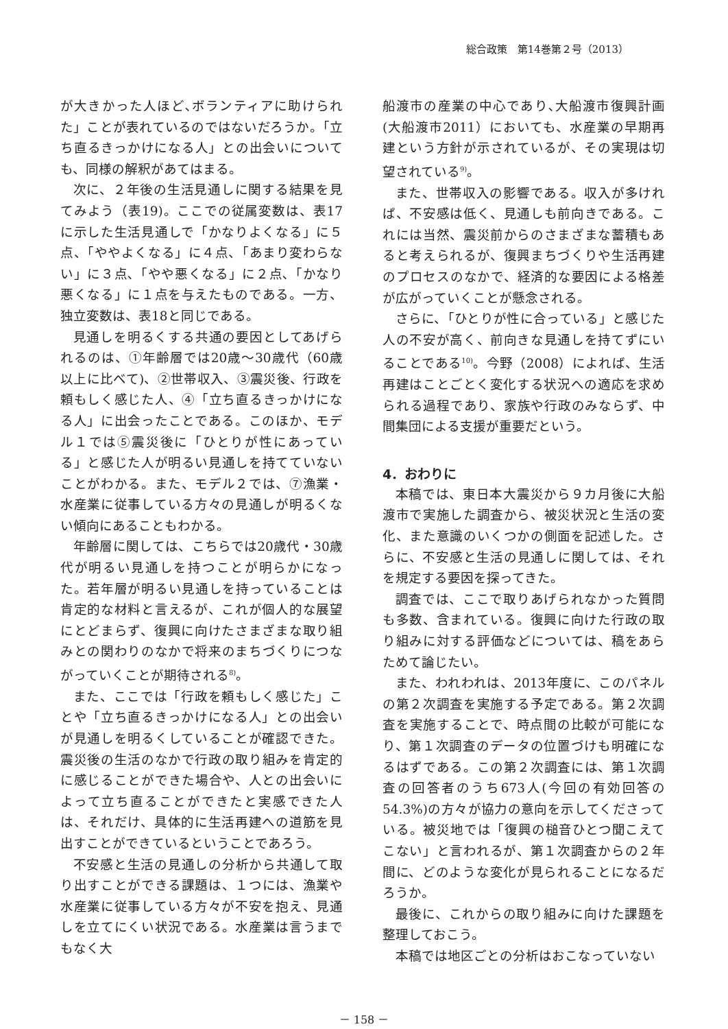総合政策　第14巻第２号（2013）
が大きかった人ほど､ボランティアに助けられた」ことが表れているのではないだろうか。「立ち直るきっかけになる人」との出会いについても、同様の解釈があてはまる。
次に、２年後の生活見通しに関する結果を見てみよう（表19)。ここでの従属変数は、表17に示した生活見通しで「かなりよくなる」に５点、「ややよくなる」に４点、「あまり変わらない」に３点､「やや悪くなる」に２点､「かなり悪くなる」に１点を与えたものである。一方、独立変数は、表18と同じである。
見通しを明るくする共通の要因としてあげられるのは、①年齢層では20歳～30歳代（60歳以上に比べて)、②世帯収入、③震災後、行政を頼もしく感じた人、④「立ち直るきっかけになる人」に出会ったことである。このほか、モデル１では⑤震災後に「ひとりが性にあっている」と感じた人が明るい見通しを持てていないことがわかる。また、モデル２では、⑦漁業・水産業に従事している方々の見通しが明るくない傾向にあることもわかる。
年齢層に関しては、こちらでは20歳代・30歳代が明るい見通しを持つことが明らかになった。若年層が明るい見通しを持っていることは肯定的な材料と言えるが、これが個人的な展望にとどまらず、復興に向けたさまざまな取り組みとの関わりのなかで将来のまちづくりにつながっていくことが期待される<sup>8)</sup>。
また、ここでは「行政を頼もしく感じた」ことや「立ち直るきっかけになる人」との出会いが見通しを明るくしていることが確認できた。震災後の生活のなかで行政の取り組みを肯定的に感じることができた場合や、人との出会いによって立ち直ることができたと実感できた人は、それだけ、具体的に生活再建への道筋を見出すことができているということであろう。
不安感と生活の見通しの分析から共通して取り出すことができる課題は、１つには、漁業や水産業に従事している方々が不安を抱え、見通しを立てにくい状況である。水産業は言うまでもなく大
船渡市の産業の中心であり､大船渡市復興計画(大船渡市2011）においても、水産業の早期再建という方針が示されているが、その実現は切望されている<sup>9)</sup>。
また、世帯収入の影響である。収入が多ければ、不安感は低く、見通しも前向きである。これには当然、震災前からのさまざまな蓄積もあると考えられるが、復興まちづくりや生活再建のプロセスのなかで、経済的な要因による格差が広がっていくことが懸念される。
さらに、「ひとりが性に合っている」と感じた人の不安が高く、前向きな見通しを持てずにいることである<sup>10)</sup>。今野（2008）によれば、生活再建はことごとく変化する状況への適応を求められる過程であり、家族や行政のみならず、中間集団による支援が重要だという。
4．おわりに
本稿では、東日本大震災から９カ月後に大船渡市で実施した調査から、被災状況と生活の変化、また意識のいくつかの側面を記述した。さらに、不安感と生活の見通しに関しては、それを規定する要因を探ってきた。
調査では、ここで取りあげられなかった質問も多数、含まれている。復興に向けた行政の取り組みに対する評価などについては、稿をあらためて論じたい。
また、われわれは、2013年度に、このパネルの第２次調査を実施する予定である。第２次調査を実施することで、時点間の比較が可能になり、第１次調査のデータの位置づけも明確になるはずである。この第２次調査には、第１次調査の回答者のうち673人(今回の有効回答の54.3%)の方々が協力の意向を示してくださっている。被災地では「復興の槌音ひとつ聞こえてこない」と言われるが、第１次調査からの２年間に、どのような変化が見られることになるだろうか。
最後に、これからの取り組みに向けた課題を整理しておこう。
本稿では地区ごとの分析はおこなっていない
－ 158 －